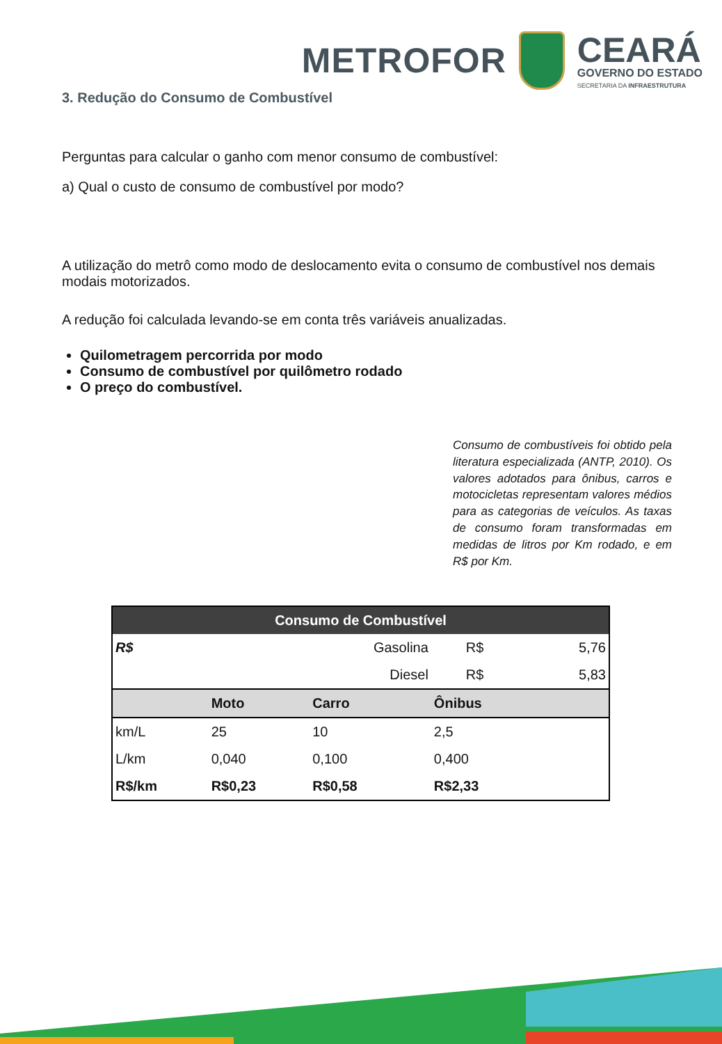METROFOR
CEARÁ
GOVERNO DO ESTADO
SECRETARIA DA INFRAESTRUTURA
3. Redução do Consumo de Combustível
Perguntas para calcular o ganho com menor consumo de combustível:
a) Qual o custo de consumo de combustível por modo?
A utilização do metrô como modo de deslocamento evita o consumo de combustível nos demais modais motorizados.
A redução foi calculada levando-se em conta três variáveis anualizadas.
Quilometragem percorrida por modo
Consumo de combustível por quilômetro rodado
O preço do combustível.
Consumo de combustíveis foi obtido pela literatura especializada (ANTP, 2010). Os valores adotados para ônibus, carros e motocicletas representam valores médios para as categorias de veículos. As taxas de consumo foram transformadas em medidas de litros por Km rodado, e em R$ por Km.
| Consumo de Combustível | | | | |
| --- | --- | --- | --- | --- |
| R$ | | Gasolina | R$ | 5,76 |
| | | Diesel | R$ | 5,83 |
| | Moto | Carro | Ônibus | |
| km/L | 25 | 10 | 2,5 | |
| L/km | 0,040 | 0,100 | 0,400 | |
| R$/km | R$0,23 | R$0,58 | R$2,33 | |